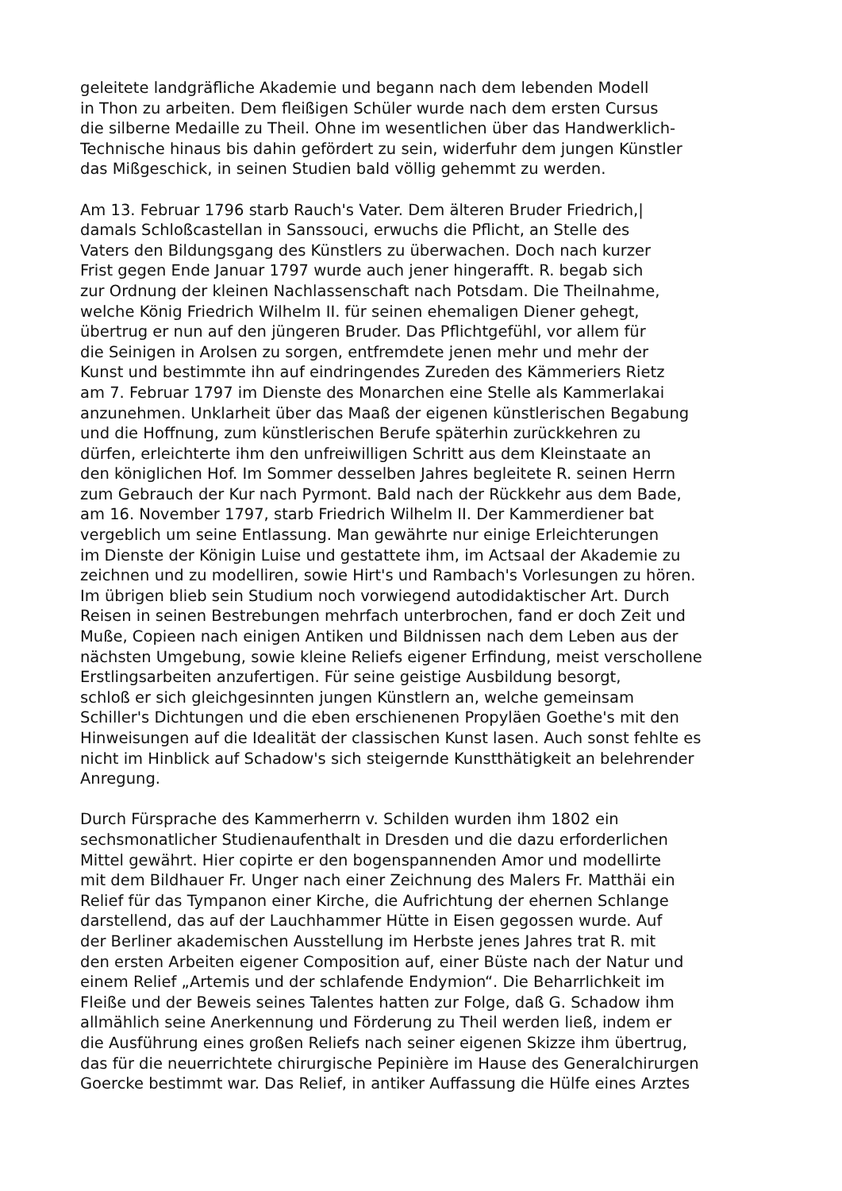geleitete landgräfliche Akademie und begann nach dem lebenden Modell
in Thon zu arbeiten. Dem fleißigen Schüler wurde nach dem ersten Cursus
die silberne Medaille zu Theil. Ohne im wesentlichen über das Handwerklich-
Technische hinaus bis dahin gefördert zu sein, widerfuhr dem jungen Künstler
das Mißgeschick, in seinen Studien bald völlig gehemmt zu werden.
Am 13. Februar 1796 starb Rauch's Vater. Dem älteren Bruder Friedrich,|
damals Schloßcastellan in Sanssouci, erwuchs die Pflicht, an Stelle des
Vaters den Bildungsgang des Künstlers zu überwachen. Doch nach kurzer
Frist gegen Ende Januar 1797 wurde auch jener hingerafft. R. begab sich
zur Ordnung der kleinen Nachlassenschaft nach Potsdam. Die Theilnahme,
welche König Friedrich Wilhelm II. für seinen ehemaligen Diener gehegt,
übertrug er nun auf den jüngeren Bruder. Das Pflichtgefühl, vor allem für
die Seinigen in Arolsen zu sorgen, entfremdete jenen mehr und mehr der
Kunst und bestimmte ihn auf eindringendes Zureden des Kämmeriers Rietz
am 7. Februar 1797 im Dienste des Monarchen eine Stelle als Kammerlakai
anzunehmen. Unklarheit über das Maaß der eigenen künstlerischen Begabung
und die Hoffnung, zum künstlerischen Berufe späterhin zurückkehren zu
dürfen, erleichterte ihm den unfreiwilligen Schritt aus dem Kleinstaate an
den königlichen Hof. Im Sommer desselben Jahres begleitete R. seinen Herrn
zum Gebrauch der Kur nach Pyrmont. Bald nach der Rückkehr aus dem Bade,
am 16. November 1797, starb Friedrich Wilhelm II. Der Kammerdiener bat
vergeblich um seine Entlassung. Man gewährte nur einige Erleichterungen
im Dienste der Königin Luise und gestattete ihm, im Actsaal der Akademie zu
zeichnen und zu modelliren, sowie Hirt's und Rambach's Vorlesungen zu hören.
Im übrigen blieb sein Studium noch vorwiegend autodidaktischer Art. Durch
Reisen in seinen Bestrebungen mehrfach unterbrochen, fand er doch Zeit und
Muße, Copieen nach einigen Antiken und Bildnissen nach dem Leben aus der
nächsten Umgebung, sowie kleine Reliefs eigener Erfindung, meist verschollene
Erstlingsarbeiten anzufertigen. Für seine geistige Ausbildung besorgt,
schloß er sich gleichgesinnten jungen Künstlern an, welche gemeinsam
Schiller's Dichtungen und die eben erschienenen Propyläen Goethe's mit den
Hinweisungen auf die Idealität der classischen Kunst lasen. Auch sonst fehlte es
nicht im Hinblick auf Schadow's sich steigernde Kunstthätigkeit an belehrender
Anregung.
Durch Fürsprache des Kammerherrn v. Schilden wurden ihm 1802 ein
sechsmonatlicher Studienaufenthalt in Dresden und die dazu erforderlichen
Mittel gewährt. Hier copirte er den bogenspannenden Amor und modellirte
mit dem Bildhauer Fr. Unger nach einer Zeichnung des Malers Fr. Matthäi ein
Relief für das Tympanon einer Kirche, die Aufrichtung der ehernen Schlange
darstellend, das auf der Lauchhammer Hütte in Eisen gegossen wurde. Auf
der Berliner akademischen Ausstellung im Herbste jenes Jahres trat R. mit
den ersten Arbeiten eigener Composition auf, einer Büste nach der Natur und
einem Relief „Artemis und der schlafende Endymion“. Die Beharrlichkeit im
Fleiße und der Beweis seines Talentes hatten zur Folge, daß G. Schadow ihm
allmählich seine Anerkennung und Förderung zu Theil werden ließ, indem er
die Ausführung eines großen Reliefs nach seiner eigenen Skizze ihm übertrug,
das für die neuerrichtete chirurgische Pepinière im Hause des Generalchirurgen
Goercke bestimmt war. Das Relief, in antiker Auffassung die Hülfe eines Arztes